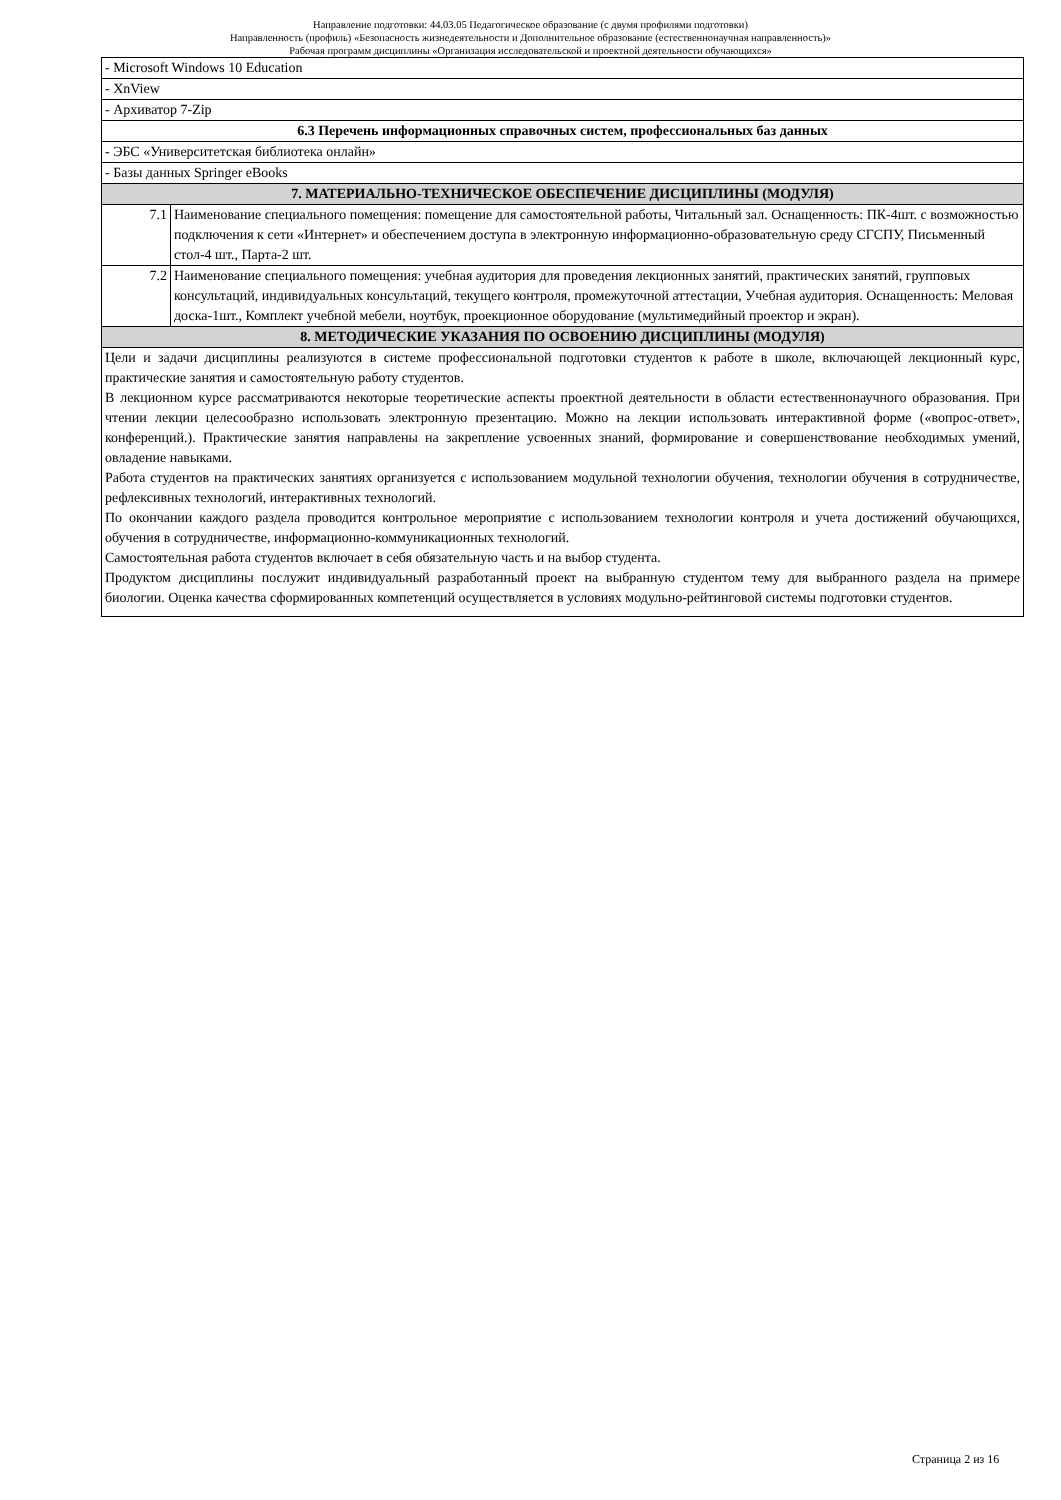Направление подготовки: 44.03.05 Педагогическое образование (с двумя профилями подготовки)
Направленность (профиль) «Безопасность жизнедеятельности и Дополнительное образование (естественнонаучная направленность)»
Рабочая программ дисциплины «Организация исследовательской и проектной деятельности обучающихся»
| - Microsoft Windows 10 Education | |
| - XnView | |
| - Архиватор 7-Zip | |
| 6.3 Перечень информационных справочных систем, профессиональных баз данных | |
| - ЭБС «Университетская библиотека онлайн» | |
| - Базы данных Springer eBooks | |
| 7. МАТЕРИАЛЬНО-ТЕХНИЧЕСКОЕ ОБЕСПЕЧЕНИЕ ДИСЦИПЛИНЫ (МОДУЛЯ) | |
| 7.1 | Наименование специального помещения: помещение для самостоятельной работы, Читальный зал. Оснащенность: ПК-4шт. с возможностью подключения к сети «Интернет» и обеспечением доступа в электронную информационно-образовательную среду СГСПУ, Письменный стол-4 шт., Парта-2 шт. |
| 7.2 | Наименование специального помещения: учебная аудитория для проведения лекционных занятий, практических занятий, групповых консультаций, индивидуальных консультаций, текущего контроля, промежуточной аттестации, Учебная аудитория. Оснащенность: Меловая доска-1шт., Комплект учебной мебели, ноутбук, проекционное оборудование (мультимедийный проектор и экран). |
| 8. МЕТОДИЧЕСКИЕ УКАЗАНИЯ ПО ОСВОЕНИЮ ДИСЦИПЛИНЫ (МОДУЛЯ) | |
| Цели и задачи дисциплины реализуются в системе профессиональной подготовки студентов к работе в школе, включающей лекционный курс, практические занятия и самостоятельную работу студентов. В лекционном курсе рассматриваются некоторые теоретические аспекты проектной деятельности в области естественнонаучного образования. При чтении лекции целесообразно использовать электронную презентацию. Можно на лекции использовать интерактивной форме («вопрос-ответ», конференций.). Практические занятия направлены на закрепление усвоенных знаний, формирование и совершенствование необходимых умений, овладение навыками. Работа студентов на практических занятиях организуется с использованием модульной технологии обучения, технологии обучения в сотрудничестве, рефлексивных технологий, интерактивных технологий. По окончании каждого раздела проводится контрольное мероприятие с использованием технологии контроля и учета достижений обучающихся, обучения в сотрудничестве, информационно-коммуникационных технологий. Самостоятельная работа студентов включает в себя обязательную часть и на выбор студента. Продуктом дисциплины послужит индивидуальный разработанный проект на выбранную студентом тему для выбранного раздела на примере биологии. Оценка качества сформированных компетенций осуществляется в условиях модульно-рейтинговой системы подготовки студентов. | |
Страница 2 из 16